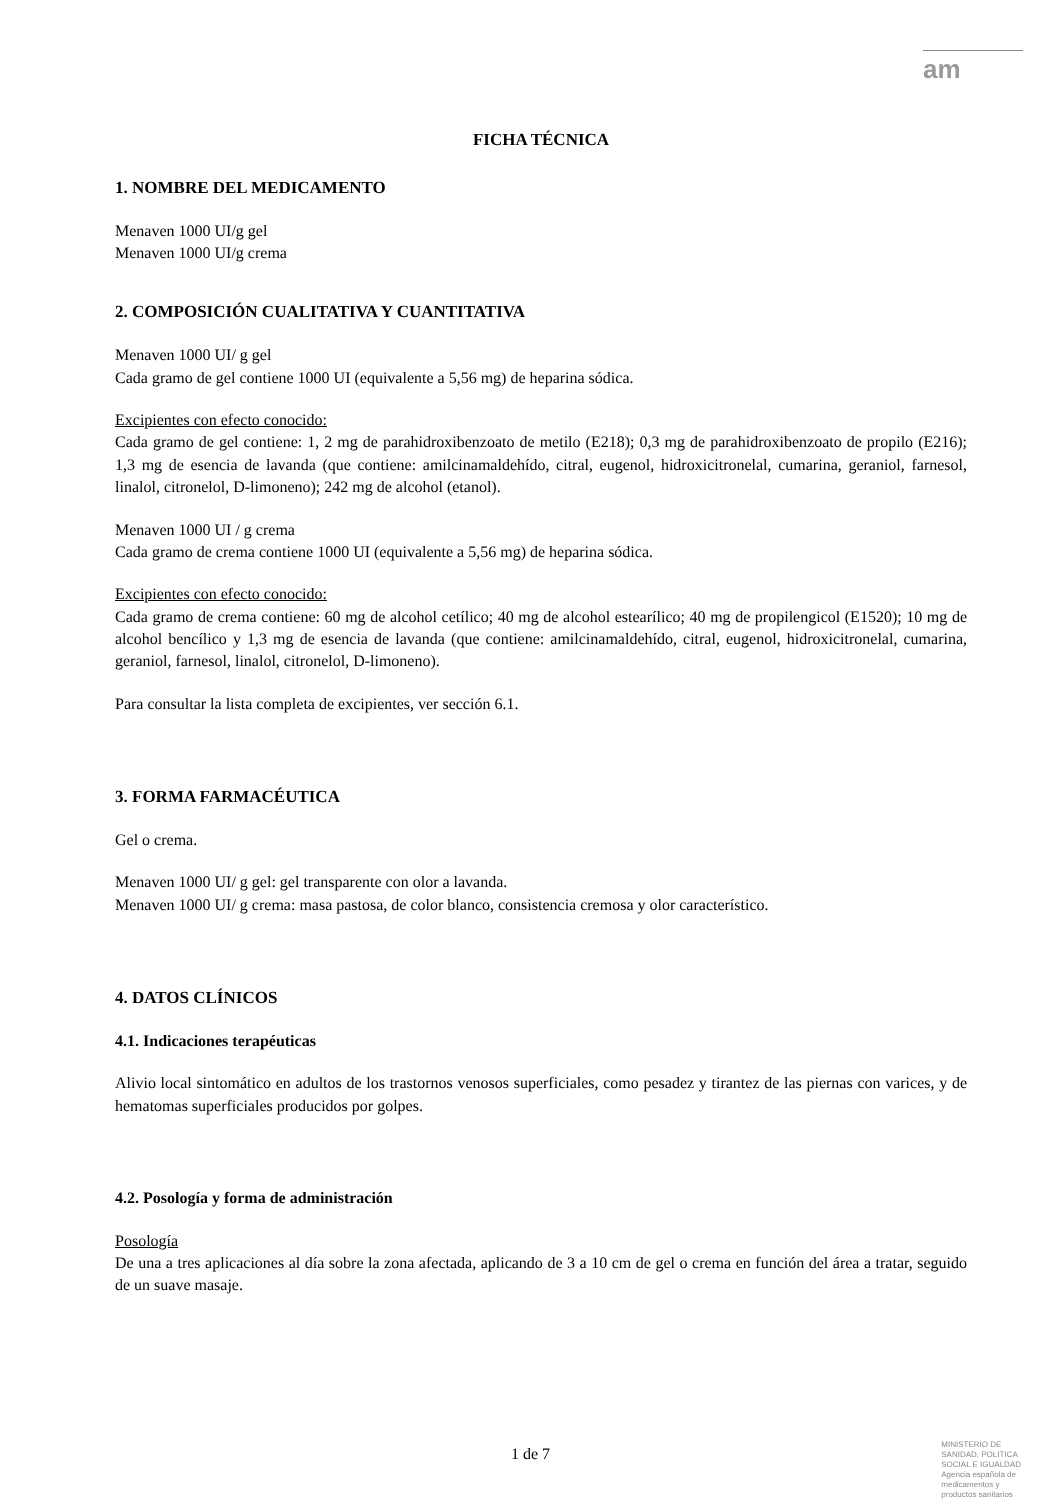am
FICHA TÉCNICA
1. NOMBRE DEL MEDICAMENTO
Menaven 1000 UI/g gel
Menaven 1000 UI/g crema
2. COMPOSICIÓN CUALITATIVA Y CUANTITATIVA
Menaven 1000 UI/ g gel
Cada gramo de gel contiene 1000 UI (equivalente a 5,56 mg) de heparina sódica.
Excipientes con efecto conocido:
Cada gramo de gel contiene: 1, 2 mg de parahidroxibenzoato de metilo (E218); 0,3 mg de parahidroxibenzoato de propilo (E216); 1,3 mg de esencia de lavanda (que contiene: amilcinamaldehído, citral, eugenol, hidroxicitronelal, cumarina, geraniol, farnesol, linalol, citronelol, D-limoneno); 242 mg de alcohol (etanol).
Menaven 1000 UI / g crema
Cada gramo de crema contiene 1000 UI (equivalente a 5,56 mg) de heparina sódica.
Excipientes con efecto conocido:
Cada gramo de crema contiene: 60 mg de alcohol cetílico; 40 mg de alcohol estearílico; 40 mg de propilengicol (E1520); 10 mg de alcohol bencílico y 1,3 mg de esencia de lavanda (que contiene: amilcinamaldehído, citral, eugenol, hidroxicitronelal, cumarina, geraniol, farnesol, linalol, citronelol, D-limoneno).
Para consultar la lista completa de excipientes, ver sección 6.1.
3. FORMA FARMACÉUTICA
Gel o crema.
Menaven 1000 UI/ g gel: gel transparente con olor a lavanda.
Menaven 1000 UI/ g crema: masa pastosa, de color blanco, consistencia cremosa y olor característico.
4. DATOS CLÍNICOS
4.1. Indicaciones terapéuticas
Alivio local sintomático en adultos de los trastornos venosos superficiales, como pesadez y tirantez de las piernas con varices, y de hematomas superficiales producidos por golpes.
4.2. Posología y forma de administración
Posología
De una a tres aplicaciones al día sobre la zona afectada, aplicando de 3 a 10 cm de gel o crema en función del área a tratar, seguido de un suave masaje.
1 de 7
MINISTERIO DE
SANIDAD, POLITICA
SOCIAL E IGUALDAD
Agencia española de
medicamentos y
productos sanitarios